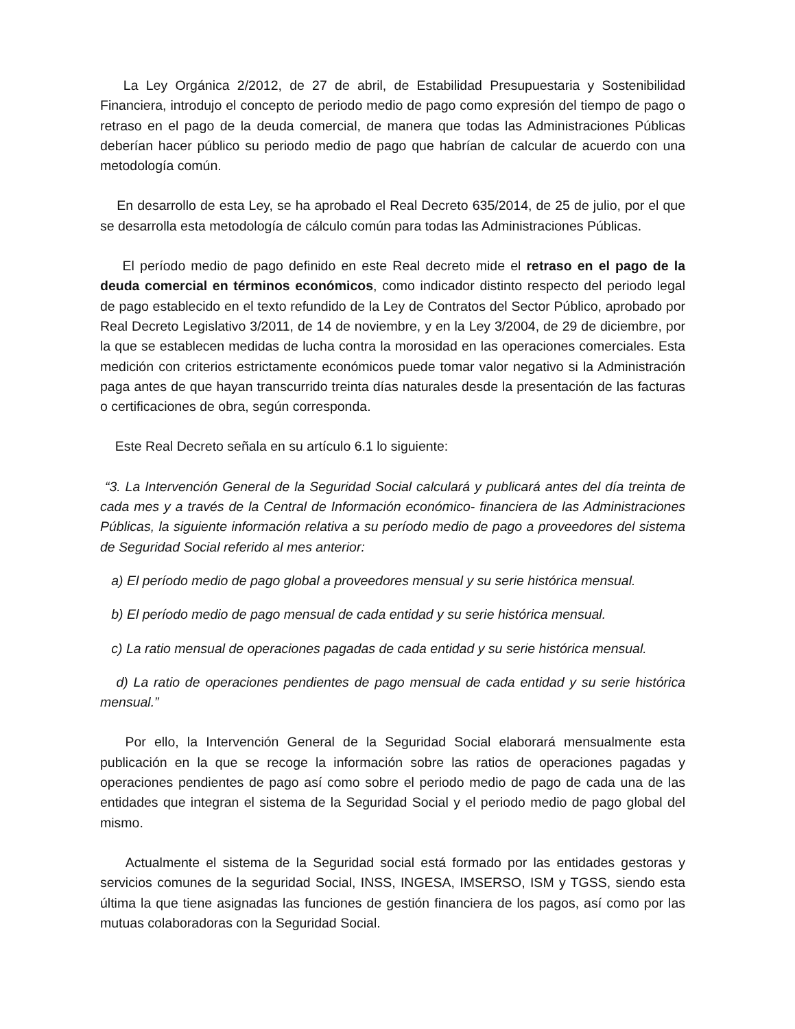La Ley Orgánica 2/2012, de 27 de abril, de Estabilidad Presupuestaria y Sostenibilidad Financiera, introdujo el concepto de periodo medio de pago como expresión del tiempo de pago o retraso en el pago de la deuda comercial, de manera que todas las Administraciones Públicas deberían hacer público su periodo medio de pago que habrían de calcular de acuerdo con una metodología común.
En desarrollo de esta Ley, se ha aprobado el Real Decreto 635/2014, de 25 de julio, por el que se desarrolla esta metodología de cálculo común para todas las Administraciones Públicas.
El período medio de pago definido en este Real decreto mide el retraso en el pago de la deuda comercial en términos económicos, como indicador distinto respecto del periodo legal de pago establecido en el texto refundido de la Ley de Contratos del Sector Público, aprobado por Real Decreto Legislativo 3/2011, de 14 de noviembre, y en la Ley 3/2004, de 29 de diciembre, por la que se establecen medidas de lucha contra la morosidad en las operaciones comerciales. Esta medición con criterios estrictamente económicos puede tomar valor negativo si la Administración paga antes de que hayan transcurrido treinta días naturales desde la presentación de las facturas o certificaciones de obra, según corresponda.
Este Real Decreto señala en su artículo 6.1 lo siguiente:
“3. La Intervención General de la Seguridad Social calculará y publicará antes del día treinta de cada mes y a través de la Central de Información económico- financiera de las Administraciones Públicas, la siguiente información relativa a su período medio de pago a proveedores del sistema de Seguridad Social referido al mes anterior:
a) El período medio de pago global a proveedores mensual y su serie histórica mensual.
b) El período medio de pago mensual de cada entidad y su serie histórica mensual.
c) La ratio mensual de operaciones pagadas de cada entidad y su serie histórica mensual.
d) La ratio de operaciones pendientes de pago mensual de cada entidad y su serie histórica mensual.”
Por ello, la Intervención General de la Seguridad Social elaborará mensualmente esta publicación en la que se recoge la información sobre las ratios de operaciones pagadas y operaciones pendientes de pago así como sobre el periodo medio de pago de cada una de las entidades que integran el sistema de la Seguridad Social y el periodo medio de pago global del mismo.
Actualmente el sistema de la Seguridad social está formado por las entidades gestoras y servicios comunes de la seguridad Social, INSS, INGESA, IMSERSO, ISM y TGSS, siendo esta última la que tiene asignadas las funciones de gestión financiera de los pagos, así como por las mutuas colaboradoras con la Seguridad Social.